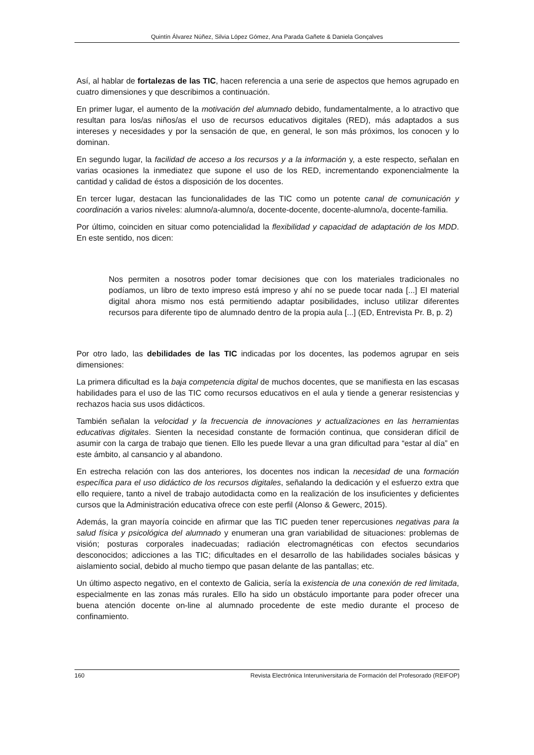Quintín Álvarez Núñez, Silvia López Gómez, Ana Parada Gañete & Daniela Gonçalves
Así, al hablar de fortalezas de las TIC, hacen referencia a una serie de aspectos que hemos agrupado en cuatro dimensiones y que describimos a continuación.
En primer lugar, el aumento de la motivación del alumnado debido, fundamentalmente, a lo atractivo que resultan para los/as niños/as el uso de recursos educativos digitales (RED), más adaptados a sus intereses y necesidades y por la sensación de que, en general, le son más próximos, los conocen y lo dominan.
En segundo lugar, la facilidad de acceso a los recursos y a la información y, a este respecto, señalan en varias ocasiones la inmediatez que supone el uso de los RED, incrementando exponencialmente la cantidad y calidad de éstos a disposición de los docentes.
En tercer lugar, destacan las funcionalidades de las TIC como un potente canal de comunicación y coordinación a varios niveles: alumno/a-alumno/a, docente-docente, docente-alumno/a, docente-familia.
Por último, coinciden en situar como potencialidad la flexibilidad y capacidad de adaptación de los MDD. En este sentido, nos dicen:
Nos permiten a nosotros poder tomar decisiones que con los materiales tradicionales no podíamos, un libro de texto impreso está impreso y ahí no se puede tocar nada [...] El material digital ahora mismo nos está permitiendo adaptar posibilidades, incluso utilizar diferentes recursos para diferente tipo de alumnado dentro de la propia aula [...] (ED, Entrevista Pr. B, p. 2)
Por otro lado, las debilidades de las TIC indicadas por los docentes, las podemos agrupar en seis dimensiones:
La primera dificultad es la baja competencia digital de muchos docentes, que se manifiesta en las escasas habilidades para el uso de las TIC como recursos educativos en el aula y tiende a generar resistencias y rechazos hacia sus usos didácticos.
También señalan la velocidad y la frecuencia de innovaciones y actualizaciones en las herramientas educativas digitales. Sienten la necesidad constante de formación continua, que consideran difícil de asumir con la carga de trabajo que tienen. Ello les puede llevar a una gran dificultad para “estar al día” en este ámbito, al cansancio y al abandono.
En estrecha relación con las dos anteriores, los docentes nos indican la necesidad de una formación específica para el uso didáctico de los recursos digitales, señalando la dedicación y el esfuerzo extra que ello requiere, tanto a nivel de trabajo autodidacta como en la realización de los insuficientes y deficientes cursos que la Administración educativa ofrece con este perfil (Alonso & Gewerc, 2015).
Además, la gran mayoría coincide en afirmar que las TIC pueden tener repercusiones negativas para la salud física y psicológica del alumnado y enumeran una gran variabilidad de situaciones: problemas de visión; posturas corporales inadecuadas; radiación electromagnéticas con efectos secundarios desconocidos; adicciones a las TIC; dificultades en el desarrollo de las habilidades sociales básicas y aislamiento social, debido al mucho tiempo que pasan delante de las pantallas; etc.
Un último aspecto negativo, en el contexto de Galicia, sería la existencia de una conexión de red limitada, especialmente en las zonas más rurales. Ello ha sido un obstáculo importante para poder ofrecer una buena atención docente on-line al alumnado procedente de este medio durante el proceso de confinamiento.
160 Revista Electrónica Interuniversitaria de Formación del Profesorado (REIFOP)